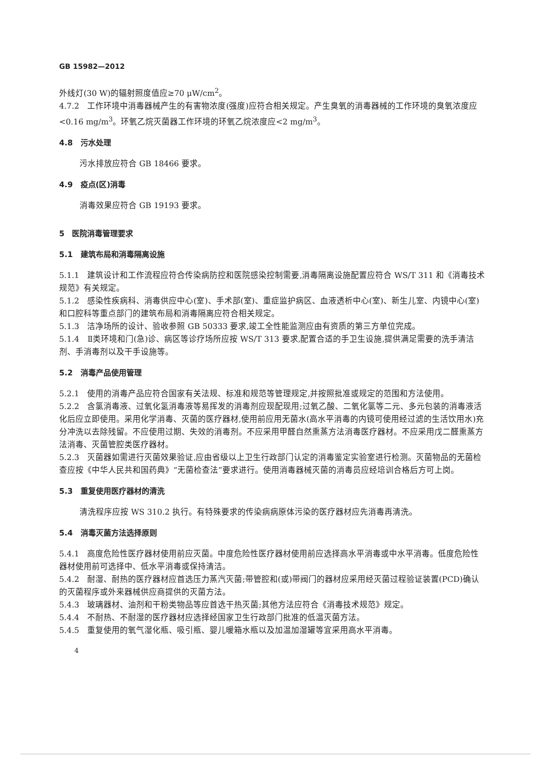GB 15982—2012
外线灯(30 W)的辐射照度值应≥70 μW/cm<sup>2</sup>。
4.7.2　工作环境中消毒器械产生的有害物浓度(强度)应符合相关规定。产生臭氧的消毒器械的工作环境的臭氧浓度应<0.16 mg/m<sup>3</sup>。环氧乙烷灭菌器工作环境的环氧乙烷浓度应<2 mg/m<sup>3</sup>。
4.8　污水处理
污水排放应符合 GB 18466 要求。
4.9　疫点(区)消毒
消毒效果应符合 GB 19193 要求。
5　医院消毒管理要求
5.1　建筑布局和消毒隔离设施
5.1.1　建筑设计和工作流程应符合传染病防控和医院感染控制需要,消毒隔离设施配置应符合 WS/T 311 和《消毒技术规范》有关规定。
5.1.2　感染性疾病科、消毒供应中心(室)、手术部(室)、重症监护病区、血液透析中心(室)、新生儿室、内镜中心(室)和口腔科等重点部门的建筑布局和消毒隔离应符合相关规定。
5.1.3　洁净场所的设计、验收参照 GB 50333 要求,竣工全性能监测应由有资质的第三方单位完成。
5.1.4　Ⅱ类环境和门(急)诊、病区等诊疗场所应按 WS/T 313 要求,配置合适的手卫生设施,提供满足需要的洗手清洁剂、手消毒剂以及干手设施等。
5.2　消毒产品使用管理
5.2.1　使用的消毒产品应符合国家有关法规、标准和规范等管理规定,并按照批准或规定的范围和方法使用。
5.2.2　含氯消毒液、过氧化氢消毒液等易挥发的消毒剂应现配现用;过氧乙酸、二氧化氯等二元、多元包装的消毒液活化后应立即使用。采用化学消毒、灭菌的医疗器材,使用前应用无菌水(高水平消毒的内镜可使用经过滤的生活饮用水)充分冲洗以去除残留。不应使用过期、失效的消毒剂。不应采用甲醛自然熏蒸方法消毒医疗器材。不应采用戊二醛熏蒸方法消毒、灭菌管腔类医疗器材。
5.2.3　灭菌器如需进行灭菌效果验证,应由省级以上卫生行政部门认定的消毒鉴定实验室进行检测。灭菌物品的无菌检查应按《中华人民共和国药典》“无菌检查法”要求进行。使用消毒器械灭菌的消毒员应经培训合格后方可上岗。
5.3　重复使用医疗器材的清洗
清洗程序应按 WS 310.2 执行。有特殊要求的传染病病原体污染的医疗器材应先消毒再清洗。
5.4　消毒灭菌方法选择原则
5.4.1　高度危险性医疗器材使用前应灭菌。中度危险性医疗器材使用前应选择高水平消毒或中水平消毒。低度危险性器材使用前可选择中、低水平消毒或保持清洁。
5.4.2　耐湿、耐热的医疗器材应首选压力蒸汽灭菌;带管腔和(或)带阀门的器材应采用经灭菌过程验证装置(PCD)确认的灭菌程序或外来器械供应商提供的灭菌方法。
5.4.3　玻璃器材、油剂和干粉类物品等应首选干热灭菌;其他方法应符合《消毒技术规范》规定。
5.4.4　不耐热、不耐湿的医疗器材应选择经国家卫生行政部门批准的低温灭菌方法。
5.4.5　重复使用的氧气湿化瓶、吸引瓶、婴儿暖箱水瓶以及加温加湿罐等宜采用高水平消毒。
4